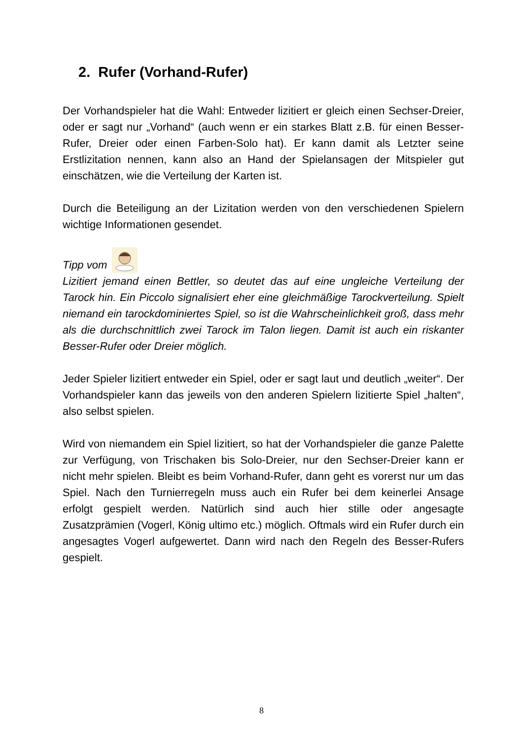2. Rufer (Vorhand-Rufer)
Der Vorhandspieler hat die Wahl: Entweder lizitiert er gleich einen Sechser-Dreier, oder er sagt nur „Vorhand“ (auch wenn er ein starkes Blatt z.B. für einen Besser-Rufer, Dreier oder einen Farben-Solo hat). Er kann damit als Letzter seine Erstlizitation nennen, kann also an Hand der Spielansagen der Mitspieler gut einschätzen, wie die Verteilung der Karten ist.
Durch die Beteiligung an der Lizitation werden von den verschiedenen Spielern wichtige Informationen gesendet.
Tipp vom
Lizitiert jemand einen Bettler, so deutet das auf eine ungleiche Verteilung der Tarock hin. Ein Piccolo signalisiert eher eine gleichmäßige Tarockverteilung. Spielt niemand ein tarockdominiertes Spiel, so ist die Wahrscheinlichkeit groß, dass mehr als die durchschnittlich zwei Tarock im Talon liegen. Damit ist auch ein riskanter Besser-Rufer oder Dreier möglich.
Jeder Spieler lizitiert entweder ein Spiel, oder er sagt laut und deutlich „weiter“. Der Vorhandspieler kann das jeweils von den anderen Spielern lizitierte Spiel „halten“, also selbst spielen.
Wird von niemandem ein Spiel lizitiert, so hat der Vorhandspieler die ganze Palette zur Verfügung, von Trischaken bis Solo-Dreier, nur den Sechser-Dreier kann er nicht mehr spielen. Bleibt es beim Vorhand-Rufer, dann geht es vorerst nur um das Spiel. Nach den Turnierregeln muss auch ein Rufer bei dem keinerlei Ansage erfolgt gespielt werden. Natürlich sind auch hier stille oder angesagte Zusatzprämien (Vogerl, König ultimo etc.) möglich. Oftmals wird ein Rufer durch ein angesagtes Vogerl aufgewertet. Dann wird nach den Regeln des Besser-Rufers gespielt.
8